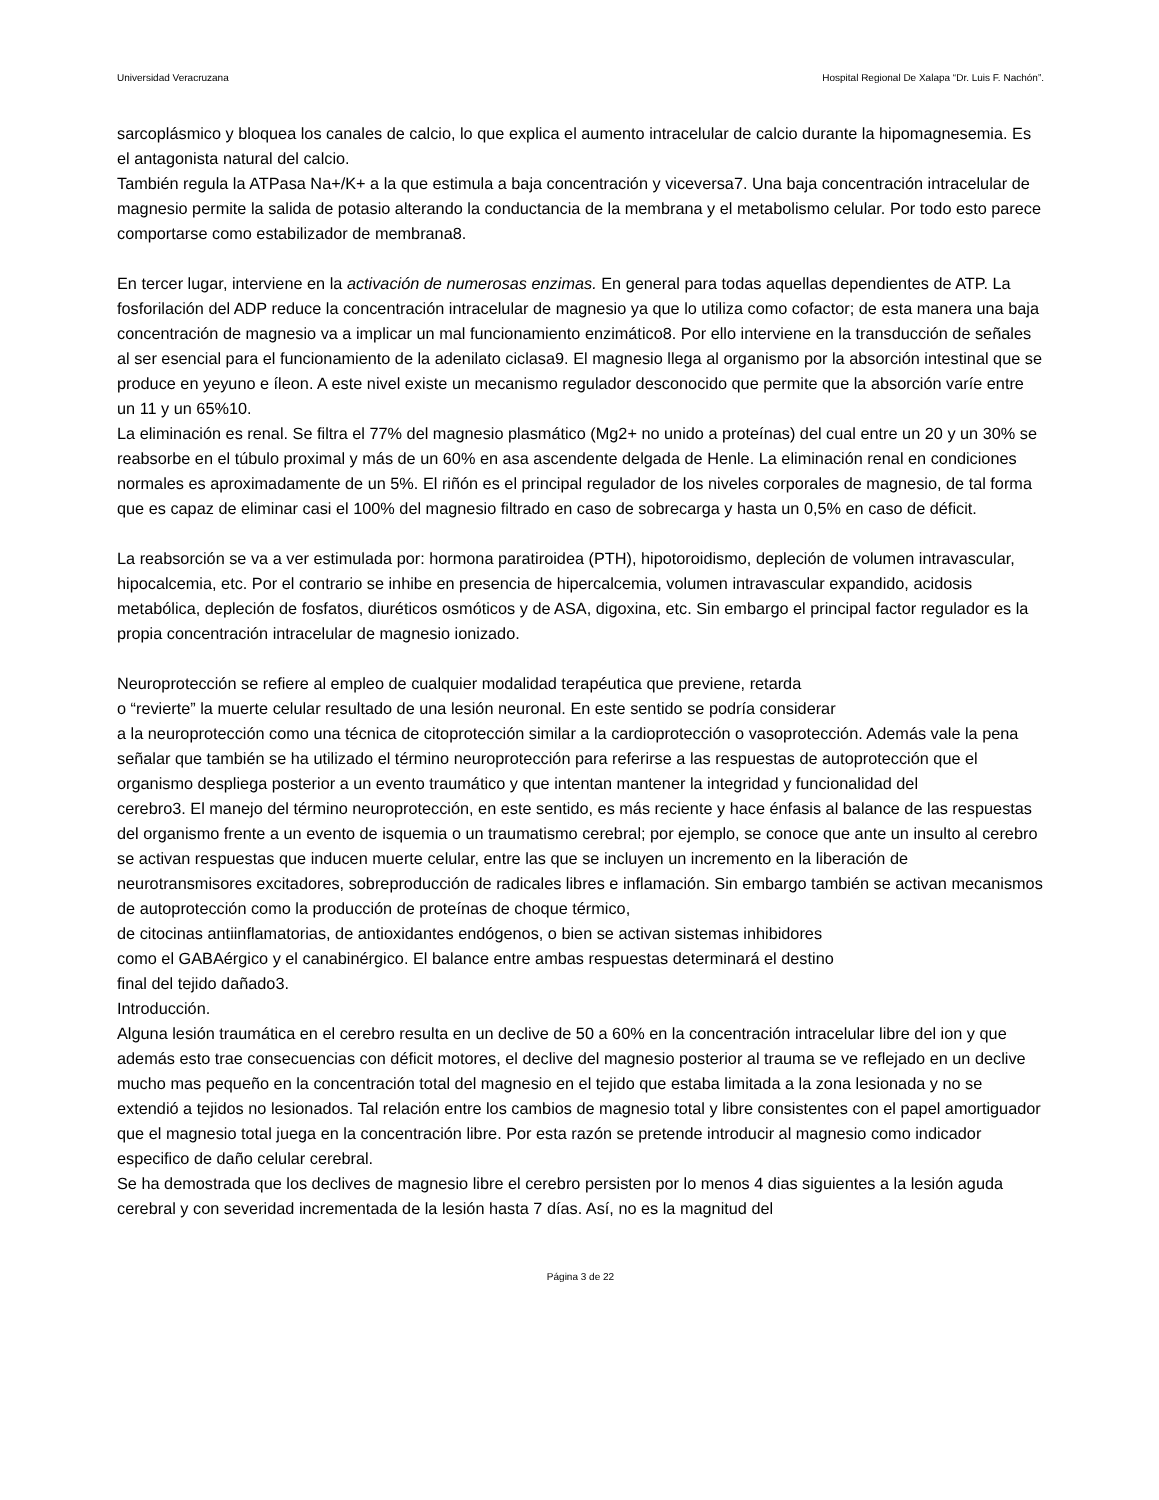Universidad Veracruzana Hospital Regional De Xalapa “Dr. Luis F. Nachón”.
sarcoplásmico y bloquea los canales de calcio, lo que explica el aumento intracelular de calcio durante la hipomagnesemia. Es el antagonista natural del calcio.
También regula la ATPasa Na+/K+ a la que estimula a baja concentración y viceversa7. Una baja concentración intracelular de magnesio permite la salida de potasio alterando la conductancia de la membrana y el metabolismo celular. Por todo esto parece comportarse como estabilizador de membrana8.
En tercer lugar, interviene en la activación de numerosas enzimas. En general para todas aquellas dependientes de ATP. La fosforilación del ADP reduce la concentración intracelular de magnesio ya que lo utiliza como cofactor; de esta manera una baja concentración de magnesio va a implicar un mal funcionamiento enzimático8. Por ello interviene en la transducción de señales al ser esencial para el funcionamiento de la adenilato ciclasa9. El magnesio llega al organismo por la absorción intestinal que se produce en yeyuno e íleon. A este nivel existe un mecanismo regulador desconocido que permite que la absorción varíe entre un 11 y un 65%10.
La eliminación es renal. Se filtra el 77% del magnesio plasmático (Mg2+ no unido a proteínas) del cual entre un 20 y un 30% se reabsorbe en el túbulo proximal y más de un 60% en asa ascendente delgada de Henle. La eliminación renal en condiciones normales es aproximadamente de un 5%. El riñón es el principal regulador de los niveles corporales de magnesio, de tal forma que es capaz de eliminar casi el 100% del magnesio filtrado en caso de sobrecarga y hasta un 0,5% en caso de déficit.
La reabsorción se va a ver estimulada por: hormona paratiroidea (PTH), hipotoroidismo, depleción de volumen intravascular, hipocalcemia, etc. Por el contrario se inhibe en presencia de hipercalcemia, volumen intravascular expandido, acidosis metabólica, depleción de fosfatos, diuréticos osmóticos y de ASA, digoxina, etc. Sin embargo el principal factor regulador es la propia concentración intracelular de magnesio ionizado.
Neuroprotección se refiere al empleo de cualquier modalidad terapéutica que previene, retarda
o “revierte” la muerte celular resultado de una lesión neuronal. En este sentido se podría considerar
a la neuroprotección como una técnica de citoprotección similar a la cardioprotección o vasoprotección. Además vale la pena señalar que también se ha utilizado el término neuroprotección para referirse a las respuestas de autoprotección que el organismo despliega posterior a un evento traumático y que intentan mantener la integridad y funcionalidad del
cerebro3. El manejo del término neuroprotección, en este sentido, es más reciente y hace énfasis al balance de las respuestas del organismo frente a un evento de isquemia o un traumatismo cerebral; por ejemplo, se conoce que ante un insulto al cerebro se activan respuestas que inducen muerte celular, entre las que se incluyen un incremento en la liberación de neurotransmisores excitadores, sobreproducción de radicales libres e inflamación. Sin embargo también se activan mecanismos de autoprotección como la producción de proteínas de choque térmico,
de citocinas antiinflamatorias, de antioxidantes endógenos, o bien se activan sistemas inhibidores
como el GABAérgico y el canabinérgico. El balance entre ambas respuestas determinará el destino
final del tejido dañado3.
Introducción.
Alguna lesión traumática en el cerebro resulta en un declive de 50 a 60% en la concentración intracelular libre del ion y que además esto trae consecuencias con déficit motores, el declive del magnesio posterior al trauma se ve reflejado en un declive mucho mas pequeño en la concentración total del magnesio en el tejido que estaba limitada a la zona lesionada y no se extendió a tejidos no lesionados. Tal relación entre los cambios de magnesio total y libre consistentes con el papel amortiguador que el magnesio total juega en la concentración libre. Por esta razón se pretende introducir al magnesio como indicador especifico de daño celular cerebral.
Se ha demostrada que los declives de magnesio libre el cerebro persisten por lo menos 4 dias siguientes a la lesión aguda cerebral y con severidad incrementada de la lesión hasta 7 días. Así, no es la magnitud del
Página 3 de 22